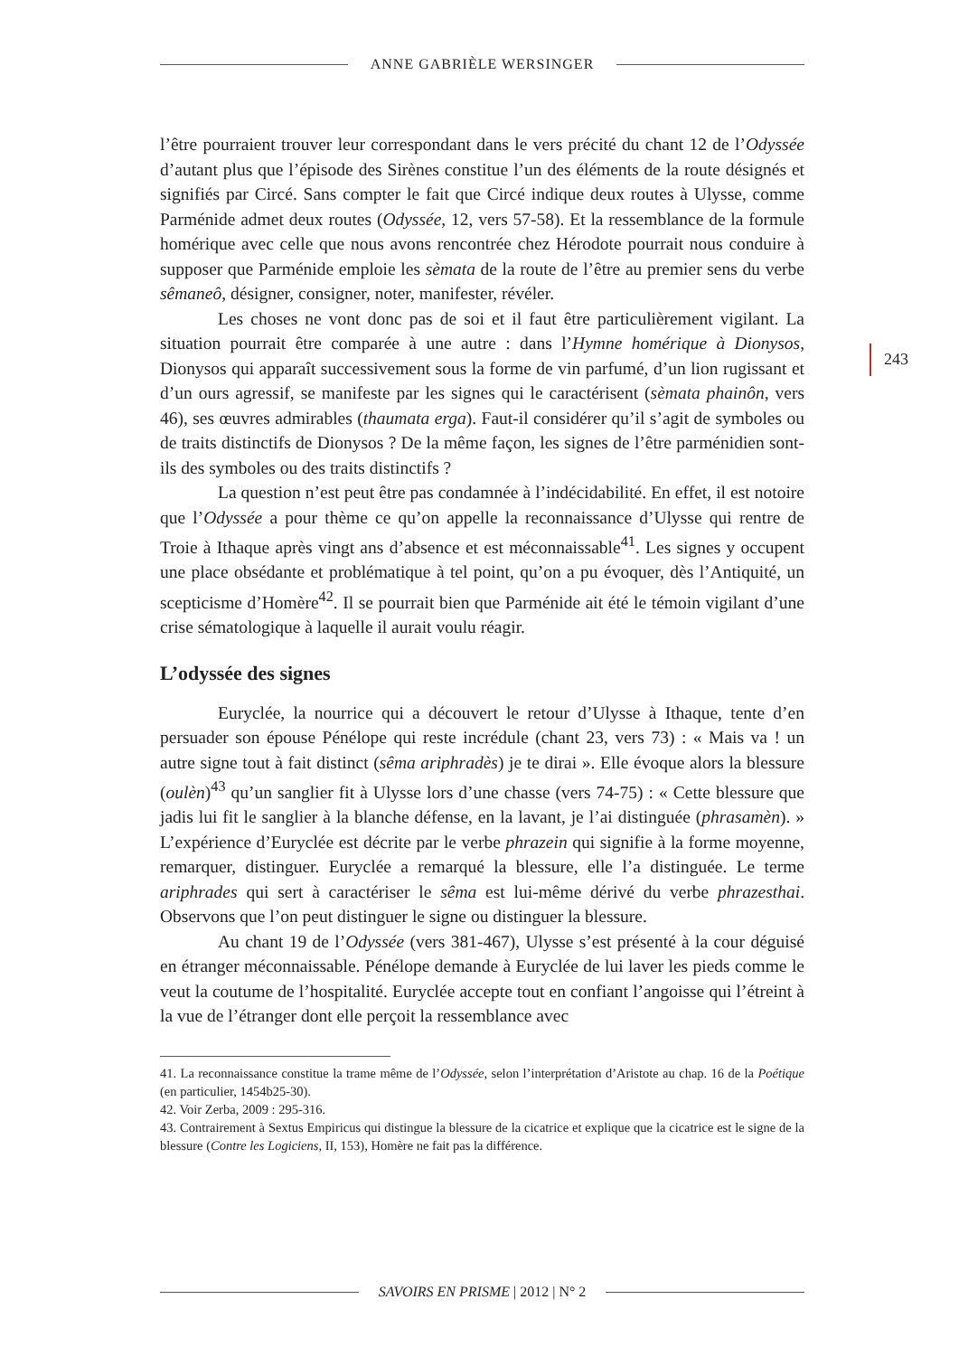ANNE GABRIÈLE WERSINGER
243
l’être pourraient trouver leur correspondant dans le vers précité du chant 12 de l’Odyssée d’autant plus que l’épisode des Sirènes constitue l’un des éléments de la route désignés et signifiés par Circé. Sans compter le fait que Circé indique deux routes à Ulysse, comme Parménide admet deux routes (Odyssée, 12, vers 57-58). Et la ressemblance de la formule homérique avec celle que nous avons rencontrée chez Hérodote pourrait nous conduire à supposer que Parménide emploie les sèmata de la route de l’être au premier sens du verbe sêmaneô, désigner, consigner, noter, manifester, révéler.
Les choses ne vont donc pas de soi et il faut être particulièrement vigilant. La situation pourrait être comparée à une autre : dans l’Hymne homérique à Dionysos, Dionysos qui apparaît successivement sous la forme de vin parfumé, d’un lion rugissant et d’un ours agressif, se manifeste par les signes qui le caractérisent (sèmata phainôn, vers 46), ses œuvres admirables (thaumata erga). Faut-il considérer qu’il s’agit de symboles ou de traits distinctifs de Dionysos ? De la même façon, les signes de l’être parménidien sont-ils des symboles ou des traits distinctifs ?
La question n’est peut être pas condamnée à l’indécidabilité. En effet, il est notoire que l’Odyssée a pour thème ce qu’on appelle la reconnaissance d’Ulysse qui rentre de Troie à Ithaque après vingt ans d’absence et est méconnaissable<sup>41</sup>. Les signes y occupent une place obsédante et problématique à tel point, qu’on a pu évoquer, dès l’Antiquité, un scepticisme d’Homère<sup>42</sup>. Il se pourrait bien que Parménide ait été le témoin vigilant d’une crise sématologique à laquelle il aurait voulu réagir.
L’odyssée des signes
Euryclée, la nourrice qui a découvert le retour d’Ulysse à Ithaque, tente d’en persuader son épouse Pénélope qui reste incrédule (chant 23, vers 73) : « Mais va ! un autre signe tout à fait distinct (sêma ariphradès) je te dirai ». Elle évoque alors la blessure (oulèn)<sup>43</sup> qu’un sanglier fit à Ulysse lors d’une chasse (vers 74-75) : « Cette blessure que jadis lui fit le sanglier à la blanche défense, en la lavant, je l’ai distinguée (phrasamèn). » L’expérience d’Euryclée est décrite par le verbe phrazein qui signifie à la forme moyenne, remarquer, distinguer. Euryclée a remarqué la blessure, elle l’a distinguée. Le terme ariphrades qui sert à caractériser le sêma est lui-même dérivé du verbe phrazesthai. Observons que l’on peut distinguer le signe ou distinguer la blessure.
Au chant 19 de l’Odyssée (vers 381-467), Ulysse s’est présenté à la cour déguisé en étranger méconnaissable. Pénélope demande à Euryclée de lui laver les pieds comme le veut la coutume de l’hospitalité. Euryclée accepte tout en confiant l’angoisse qui l’étreint à la vue de l’étranger dont elle perçoit la ressemblance avec
41. La reconnaissance constitue la trame même de l’Odyssée, selon l’interprétation d’Aristote au chap. 16 de la Poétique (en particulier, 1454b25-30).
42. Voir Zerba, 2009 : 295-316.
43. Contrairement à Sextus Empiricus qui distingue la blessure de la cicatrice et explique que la cicatrice est le signe de la blessure (Contre les Logiciens, II, 153), Homère ne fait pas la différence.
SAVOIRS EN PRISME | 2012 | N° 2